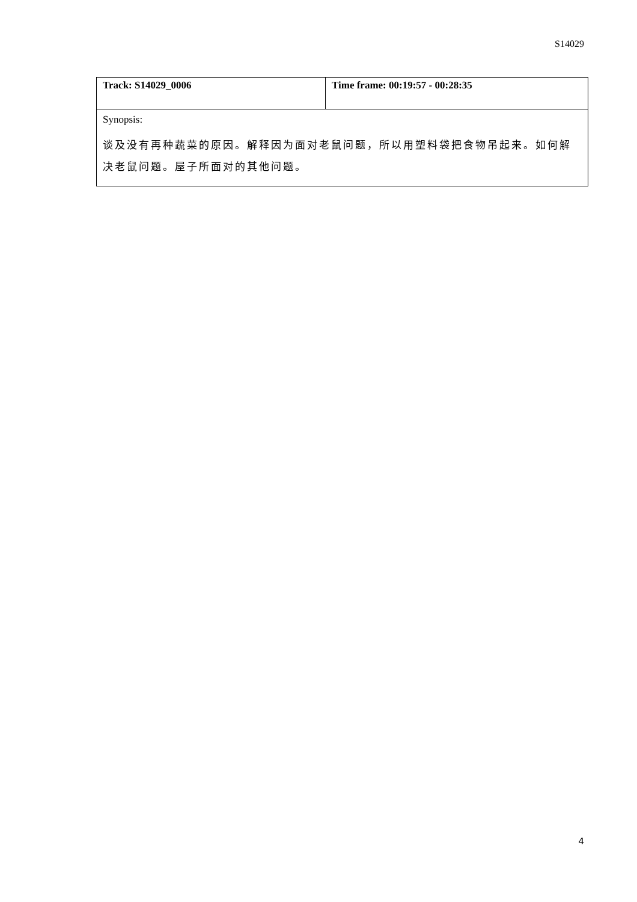S14029
| Track: S14029_0006 | Time frame: 00:19:57 - 00:28:35 |
| Synopsis: 谈及没有再种蔬菜的原因。解释因为面对老鼠问题，所以用塑料袋把食物吊起来。如何解决老鼠问题。屋子所面对的其他问题。 | |
4